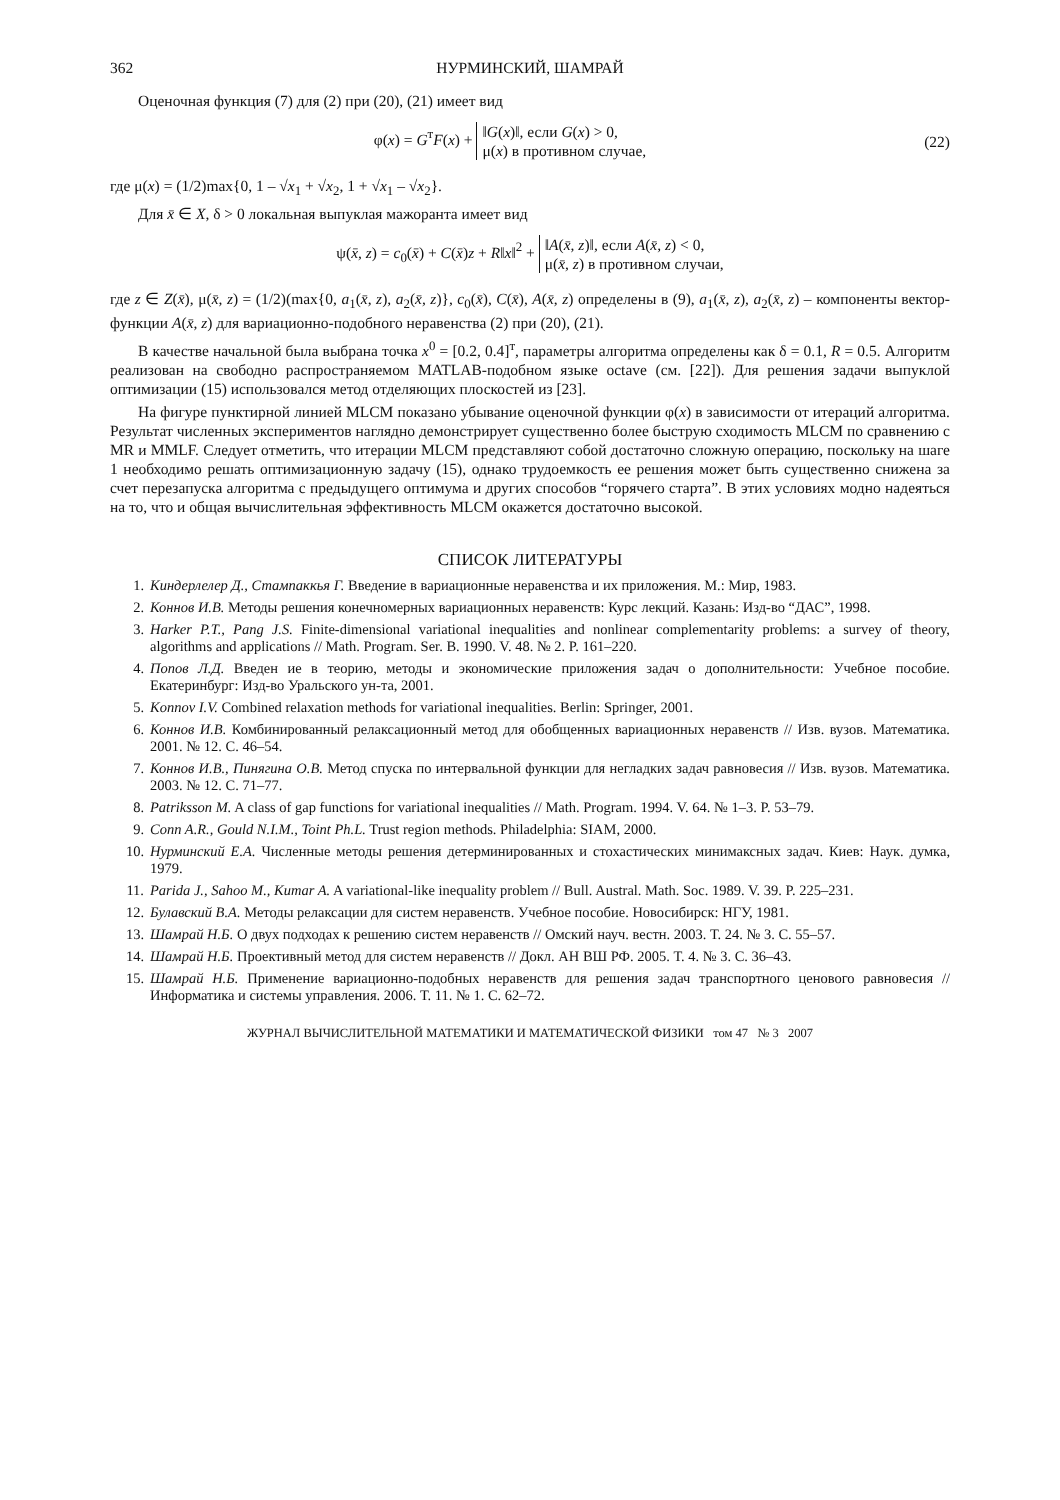362 НУРМИНСКИЙ, ШАМРАЙ
Оценочная функция (7) для (2) при (20), (21) имеет вид
φ(x) = G<sup>т</sup>F(x) + ‖G(x)‖, если G(x) > 0,
μ(x) в противном случае,
(22)
где μ(x) = (1/2)max{0, 1 – √x<sub>1</sub> + √x<sub>2</sub>, 1 + √x<sub>1</sub> – √x<sub>2</sub>}.
Для x̄ ∈ X, δ > 0 локальная выпуклая мажоранта имеет вид
ψ(x̄, z) = c<sub>0</sub>(x̄) + C(x̄)z + R‖x‖<sup>2</sup> + ‖A(x̄, z)‖, если A(x̄, z) < 0,
μ(x̄, z) в противном случаи,
где z ∈ Z(x̄), μ(x̄, z) = (1/2)(max{0, a<sub>1</sub>(x̄, z), a<sub>2</sub>(x̄, z)}, c<sub>0</sub>(x̄), C(x̄), A(x̄, z) определены в (9), a<sub>1</sub>(x̄, z), a<sub>2</sub>(x̄, z) – компоненты вектор-функции A(x̄, z) для вариационно-подобного неравенства (2) при (20), (21).
В качестве начальной была выбрана точка x<sup>0</sup> = [0.2, 0.4]<sup>т</sup>, параметры алгоритма определены как δ = 0.1, R = 0.5. Алгоритм реализован на свободно распространяемом MATLAB-подобном языке octave (см. [22]). Для решения задачи выпуклой оптимизации (15) использовался метод отделяющих плоскостей из [23].
На фигуре пунктирной линией MLCM показано убывание оценочной функции φ(x) в зависимости от итераций алгоритма. Результат численных экспериментов наглядно демонстрирует существенно более быструю сходимость MLCM по сравнению с MR и MMLF. Следует отметить, что итерации MLCM представляют собой достаточно сложную операцию, поскольку на шаге 1 необходимо решать оптимизационную задачу (15), однако трудоемкость ее решения может быть существенно снижена за счет перезапуска алгоритма с предыдущего оптимума и других способов “горячего старта”. В этих условиях модно надеяться на то, что и общая вычислительная эффективность MLCM окажется достаточно высокой.
СПИСОК ЛИТЕРАТУРЫ
1. Киндерлелер Д., Стампаккья Г. Введение в вариационные неравенства и их приложения. М.: Мир, 1983.
2. Коннов И.В. Методы решения конечномерных вариационных неравенств: Курс лекций. Казань: Изд-во “ДАС”, 1998.
3. Harker P.T., Pang J.S. Finite-dimensional variational inequalities and nonlinear complementarity problems: a survey of theory, algorithms and applications // Math. Program. Ser. B. 1990. V. 48. № 2. P. 161–220.
4. Попов Л.Д. Введен ие в теорию, методы и экономические приложения задач о дополнительности: Учебное пособие. Екатеринбург: Изд-во Уральского ун-та, 2001.
5. Konnov I.V. Combined relaxation methods for variational inequalities. Berlin: Springer, 2001.
6. Коннов И.В. Комбинированный релаксационный метод для обобщенных вариационных неравенств // Изв. вузов. Математика. 2001. № 12. С. 46–54.
7. Коннов И.В., Пинягина О.В. Метод спуска по интервальной функции для негладких задач равновесия // Изв. вузов. Математика. 2003. № 12. С. 71–77.
8. Patriksson M. A class of gap functions for variational inequalities // Math. Program. 1994. V. 64. № 1–3. P. 53–79.
9. Conn A.R., Gould N.I.M., Toint Ph.L. Trust region methods. Philadelphia: SIAM, 2000.
10. Нурминский Е.А. Численные методы решения детерминированных и стохастических минимаксных задач. Киев: Наук. думка, 1979.
11. Parida J., Sahoo M., Kumar A. A variational-like inequality problem // Bull. Austral. Math. Soc. 1989. V. 39. P. 225–231.
12. Булавский В.А. Методы релаксации для систем неравенств. Учебное пособие. Новосибирск: НГУ, 1981.
13. Шамрай Н.Б. О двух подходах к решению систем неравенств // Омский науч. вестн. 2003. Т. 24. № 3. С. 55–57.
14. Шамрай Н.Б. Проективный метод для систем неравенств // Докл. АН ВШ РФ. 2005. Т. 4. № 3. С. 36–43.
15. Шамрай Н.Б. Применение вариационно-подобных неравенств для решения задач транспортного ценового равновесия // Информатика и системы управления. 2006. Т. 11. № 1. С. 62–72.
ЖУРНАЛ ВЫЧИСЛИТЕЛЬНОЙ МАТЕМАТИКИ И МАТЕМАТИЧЕСКОЙ ФИЗИКИ том 47 № 3 2007